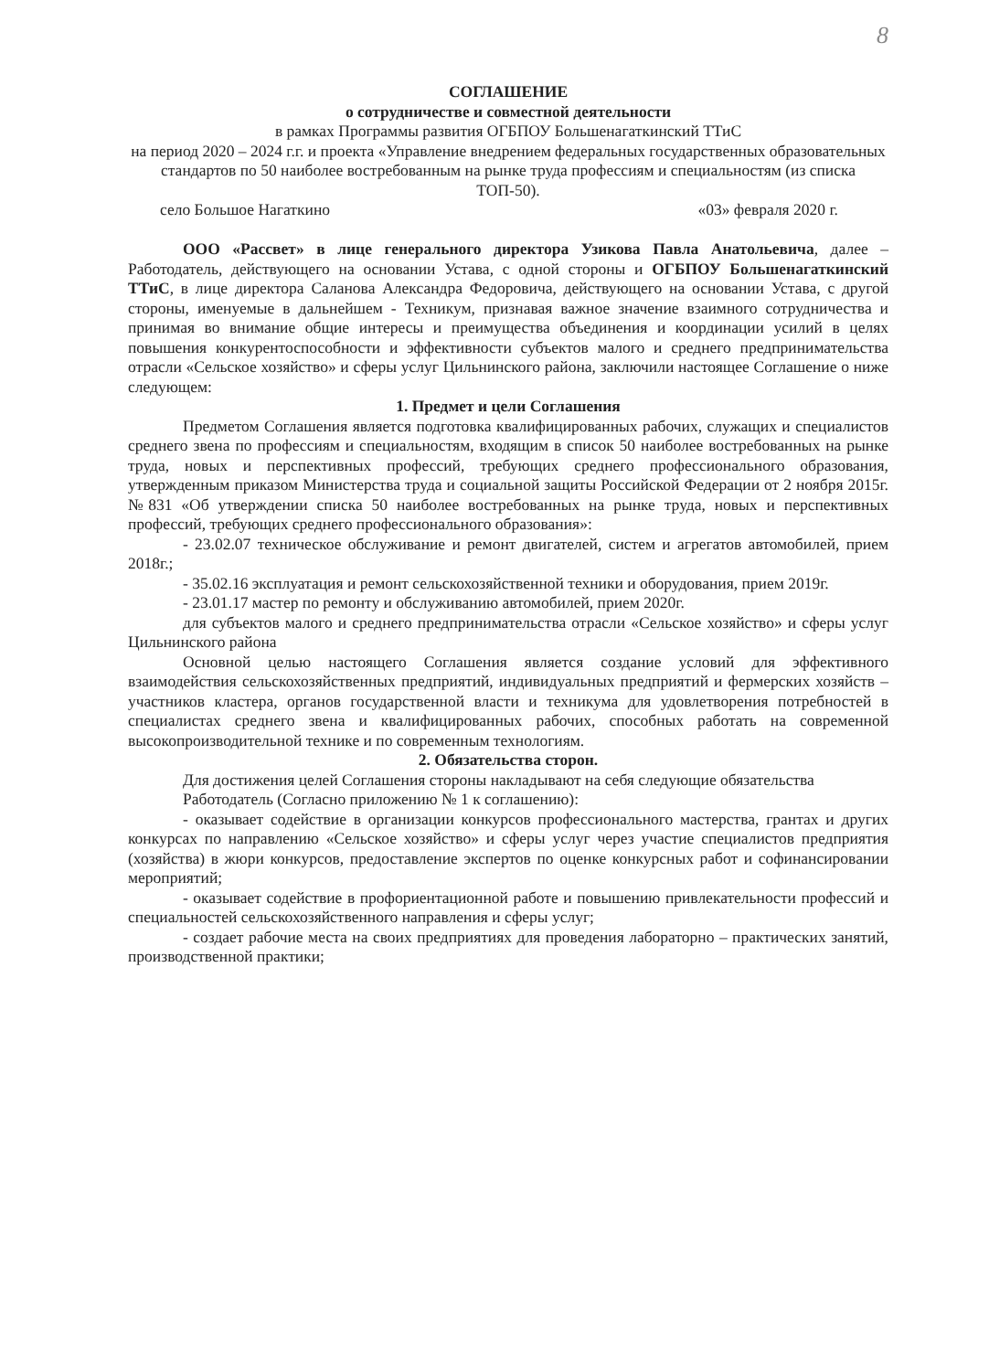8
СОГЛАШЕНИЕ
о сотрудничестве и совместной деятельности
в рамках Программы развития ОГБПОУ Большенагаткинский ТТиС
на период 2020 – 2024 г.г. и проекта «Управление внедрением федеральных государственных образовательных стандартов по 50 наиболее востребованным на рынке труда профессиям и специальностям (из списка ТОП-50).
село Большое Нагаткино «03» февраля 2020 г.
ООО «Рассвет» в лице генерального директора Узикова Павла Анатольевича, далее – Работодатель, действующего на основании Устава, с одной стороны и ОГБПОУ Большенагаткинский ТТиС, в лице директора Саланова Александра Федоровича, действующего на основании Устава, с другой стороны, именуемые в дальнейшем - Техникум, признавая важное значение взаимного сотрудничества и принимая во внимание общие интересы и преимущества объединения и координации усилий в целях повышения конкурентоспособности и эффективности субъектов малого и среднего предпринимательства отрасли «Сельское хозяйство» и сферы услуг Цильнинского района, заключили настоящее Соглашение о ниже следующем:
1. Предмет и цели Соглашения
Предметом Соглашения является подготовка квалифицированных рабочих, служащих и специалистов среднего звена по профессиям и специальностям, входящим в список 50 наиболее востребованных на рынке труда, новых и перспективных профессий, требующих среднего профессионального образования, утвержденным приказом Министерства труда и социальной защиты Российской Федерации от 2 ноября 2015г. №831 «Об утверждении списка 50 наиболее востребованных на рынке труда, новых и перспективных профессий, требующих среднего профессионального образования»:
- 23.02.07 техническое обслуживание и ремонт двигателей, систем и агрегатов автомобилей, прием 2018г.;
- 35.02.16 эксплуатация и ремонт сельскохозяйственной техники и оборудования, прием 2019г.
- 23.01.17 мастер по ремонту и обслуживанию автомобилей, прием 2020г.
для субъектов малого и среднего предпринимательства отрасли «Сельское хозяйство» и сферы услуг Цильнинского района
Основной целью настоящего Соглашения является создание условий для эффективного взаимодействия сельскохозяйственных предприятий, индивидуальных предприятий и фермерских хозяйств – участников кластера, органов государственной власти и техникума для удовлетворения потребностей в специалистах среднего звена и квалифицированных рабочих, способных работать на современной высокопроизводительной технике и по современным технологиям.
2. Обязательства сторон.
Для достижения целей Соглашения стороны накладывают на себя следующие обязательства
Работодатель (Согласно приложению № 1 к соглашению):
- оказывает содействие в организации конкурсов профессионального мастерства, грантах и других конкурсах по направлению «Сельское хозяйство» и сферы услуг через участие специалистов предприятия (хозяйства) в жюри конкурсов, предоставление экспертов по оценке конкурсных работ и софинансировании мероприятий;
- оказывает содействие в профориентационной работе и повышению привлекательности профессий и специальностей сельскохозяйственного направления и сферы услуг;
- создает рабочие места на своих предприятиях для проведения лабораторно – практических занятий, производственной практики;